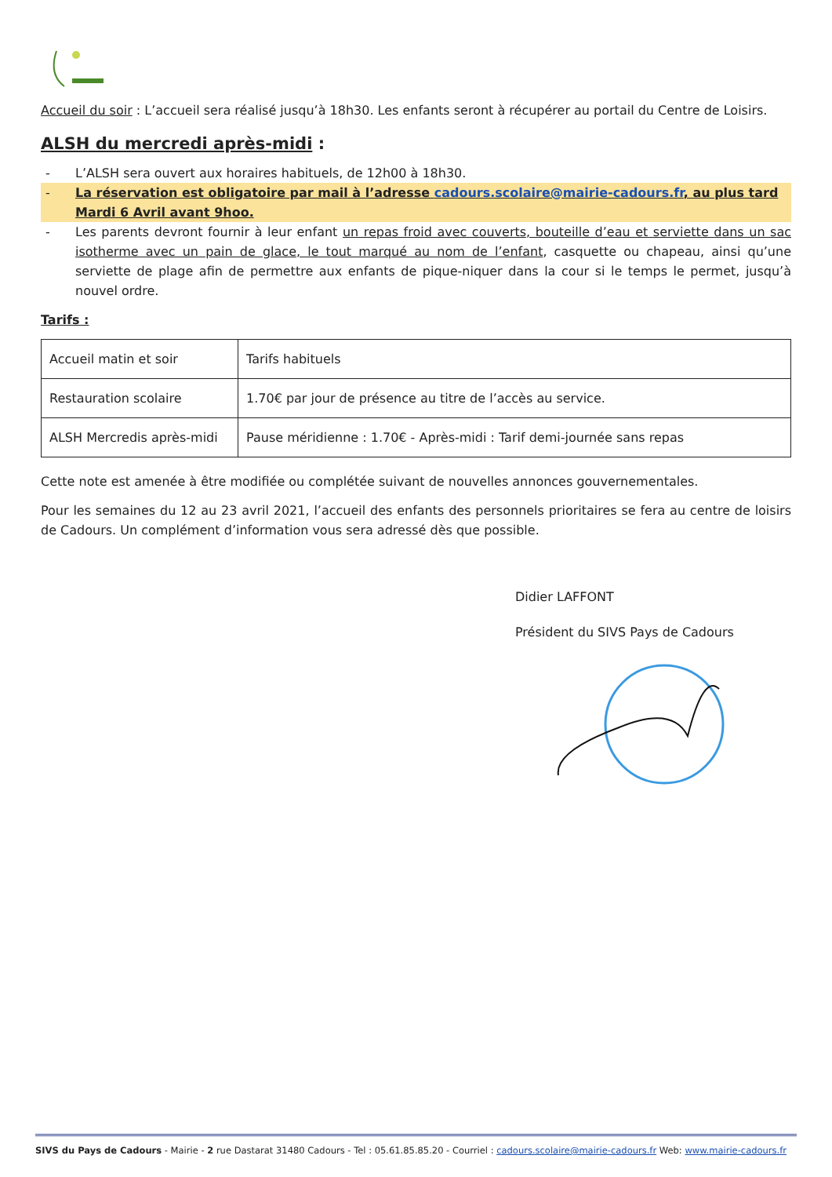Accueil du soir : L’accueil sera réalisé jusqu’à 18h30. Les enfants seront à récupérer au portail du Centre de Loisirs.
ALSH du mercredi après-midi :
- L’ALSH sera ouvert aux horaires habituels, de 12h00 à 18h30.
- La réservation est obligatoire par mail à l’adresse cadours.scolaire@mairie-cadours.fr, au plus tard Mardi 6 Avril avant 9hoo.
- Les parents devront fournir à leur enfant un repas froid avec couverts, bouteille d’eau et serviette dans un sac isotherme avec un pain de glace, le tout marqué au nom de l’enfant, casquette ou chapeau, ainsi qu’une serviette de plage afin de permettre aux enfants de pique-niquer dans la cour si le temps le permet, jusqu’à nouvel ordre.
Tarifs :
| Accueil matin et soir | Tarifs habituels |
| Restauration scolaire | 1.70€ par jour de présence au titre de l’accès au service. |
| ALSH Mercredis après-midi | Pause méridienne : 1.70€ - Après-midi : Tarif demi-journée sans repas |
Cette note est amenée à être modifiée ou complétée suivant de nouvelles annonces gouvernementales.
Pour les semaines du 12 au 23 avril 2021, l’accueil des enfants des personnels prioritaires se fera au centre de loisirs de Cadours. Un complément d’information vous sera adressé dès que possible.
Didier LAFFONT
Président du SIVS Pays de Cadours
SIVS du Pays de Cadours - Mairie - 2 rue Dastarat 31480 Cadours - Tel : 05.61.85.85.20 - Courriel : cadours.scolaire@mairie-cadours.fr Web: www.mairie-cadours.fr